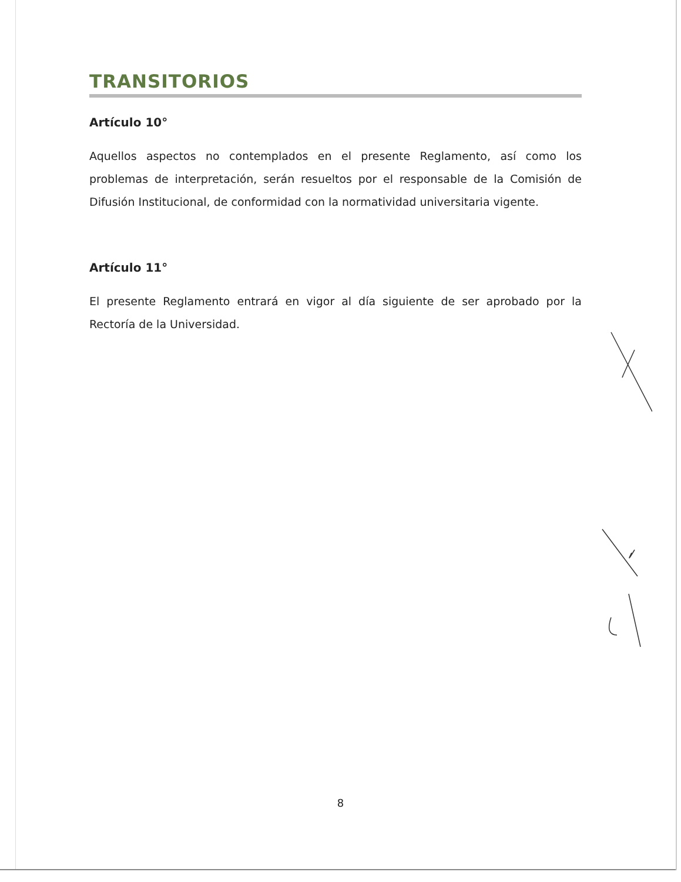TRANSITORIOS
Artículo 10°
Aquellos aspectos no contemplados en el presente Reglamento, así como los problemas de interpretación, serán resueltos por el responsable de la Comisión de Difusión Institucional, de conformidad con la normatividad universitaria vigente.
Artículo 11°
El presente Reglamento entrará en vigor al día siguiente de ser aprobado por la Rectoría de la Universidad.
8